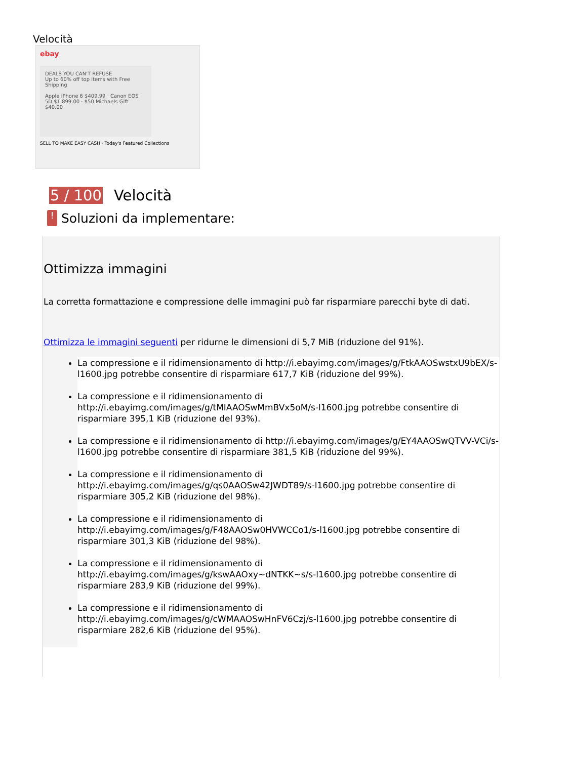Velocità
ebay
DEALS YOU CAN'T REFUSE
Up to 60% off top items with Free Shipping
Apple iPhone 6 $409.99 · Canon EOS 5D $1,899.00 · $50 Michaels Gift $40.00
SELL TO MAKE EASY CASH · Today's Featured Collections
5 / 100 Velocità
!
Soluzioni da implementare:
Ottimizza immagini
La corretta formattazione e compressione delle immagini può far risparmiare parecchi byte di dati.
Ottimizza le immagini seguenti per ridurne le dimensioni di 5,7 MiB (riduzione del 91%).
La compressione e il ridimensionamento di http://i.ebayimg.com/images/g/FtkAAOSwstxU9bEX/s-l1600.jpg potrebbe consentire di risparmiare 617,7 KiB (riduzione del 99%).
La compressione e il ridimensionamento di http://i.ebayimg.com/images/g/tMIAAOSwMmBVx5oM/s-l1600.jpg potrebbe consentire di risparmiare 395,1 KiB (riduzione del 93%).
La compressione e il ridimensionamento di http://i.ebayimg.com/images/g/EY4AAOSwQTVV-VCi/s-l1600.jpg potrebbe consentire di risparmiare 381,5 KiB (riduzione del 99%).
La compressione e il ridimensionamento di http://i.ebayimg.com/images/g/qs0AAOSw42JWDT89/s-l1600.jpg potrebbe consentire di risparmiare 305,2 KiB (riduzione del 98%).
La compressione e il ridimensionamento di http://i.ebayimg.com/images/g/F48AAOSw0HVWCCo1/s-l1600.jpg potrebbe consentire di risparmiare 301,3 KiB (riduzione del 98%).
La compressione e il ridimensionamento di http://i.ebayimg.com/images/g/kswAAOxy~dNTKK~s/s-l1600.jpg potrebbe consentire di risparmiare 283,9 KiB (riduzione del 99%).
La compressione e il ridimensionamento di http://i.ebayimg.com/images/g/cWMAAOSwHnFV6Czj/s-l1600.jpg potrebbe consentire di risparmiare 282,6 KiB (riduzione del 95%).